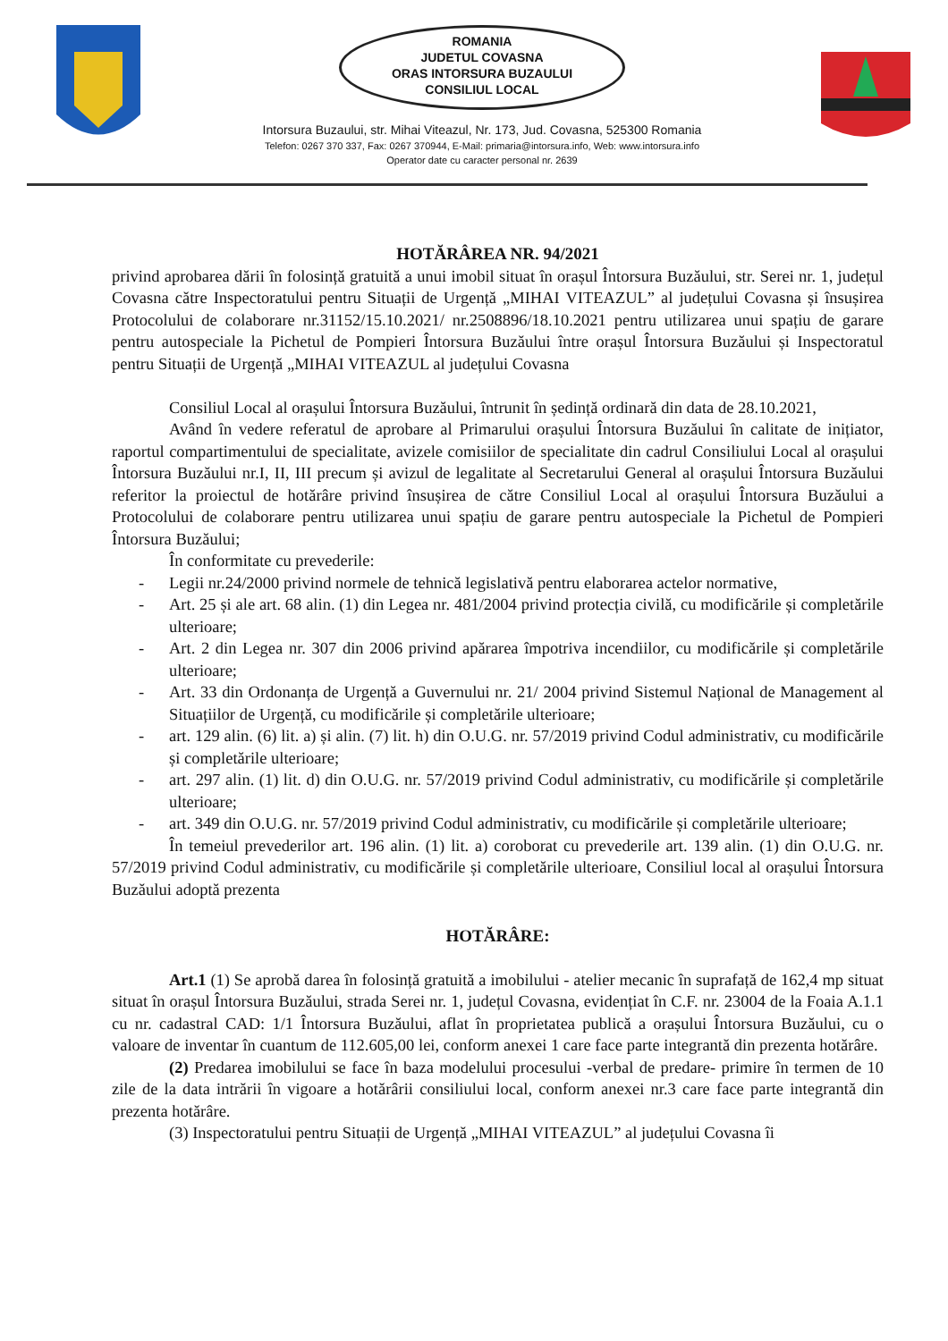ROMANIA
JUDETUL COVASNA
ORAS INTORSURA BUZAULUI
CONSILIUL LOCAL
Intorsura Buzaului, str. Mihai Viteazul, Nr. 173, Jud. Covasna, 525300 Romania
Telefon: 0267 370 337, Fax: 0267 370944, E-Mail: primaria@intorsura.info, Web: www.intorsura.info
Operator date cu caracter personal nr. 2639
HOTĂRÂREA NR. 94/2021
privind aprobarea dării în folosință gratuită a unui imobil situat în orașul Întorsura Buzăului, str. Serei nr. 1, județul Covasna către Inspectoratului pentru Situații de Urgență „MIHAI VITEAZUL” al județului Covasna și însușirea Protocolului de colaborare nr.31152/15.10.2021/ nr.2508896/18.10.2021 pentru utilizarea unui spațiu de garare pentru autospeciale la Pichetul de Pompieri Întorsura Buzăului între orașul Întorsura Buzăului și Inspectoratul pentru Situații de Urgență „MIHAI VITEAZUL al județului Covasna
Consiliul Local al orașului Întorsura Buzăului, întrunit în ședință ordinară din data de 28.10.2021,
Având în vedere referatul de aprobare al Primarului orașului Întorsura Buzăului în calitate de inițiator, raportul compartimentului de specialitate, avizele comisiilor de specialitate din cadrul Consiliului Local al orașului Întorsura Buzăului nr.I, II, III precum și avizul de legalitate al Secretarului General al orașului Întorsura Buzăului referitor la proiectul de hotărâre privind însușirea de către Consiliul Local al orașului Întorsura Buzăului a Protocolului de colaborare pentru utilizarea unui spațiu de garare pentru autospeciale la Pichetul de Pompieri Întorsura Buzăului;
În conformitate cu prevederile:
- Legii nr.24/2000 privind normele de tehnică legislativă pentru elaborarea actelor normative,
- Art. 25 și ale art. 68 alin. (1) din Legea nr. 481/2004 privind protecția civilă, cu modificările și completările ulterioare;
- Art. 2 din Legea nr. 307 din 2006 privind apărarea împotriva incendiilor, cu modificările și completările ulterioare;
- Art. 33 din Ordonanța de Urgență a Guvernului nr. 21/ 2004 privind Sistemul Național de Management al Situațiilor de Urgență, cu modificările și completările ulterioare;
- art. 129 alin. (6) lit. a) și alin. (7) lit. h) din O.U.G. nr. 57/2019 privind Codul administrativ, cu modificările și completările ulterioare;
- art. 297 alin. (1) lit. d) din O.U.G. nr. 57/2019 privind Codul administrativ, cu modificările și completările ulterioare;
- art. 349 din O.U.G. nr. 57/2019 privind Codul administrativ, cu modificările și completările ulterioare;
În temeiul prevederilor art. 196 alin. (1) lit. a) coroborat cu prevederile art. 139 alin. (1) din O.U.G. nr. 57/2019 privind Codul administrativ, cu modificările și completările ulterioare, Consiliul local al orașului Întorsura Buzăului adoptă prezenta
HOTĂRÂRE:
Art.1 (1) Se aprobă darea în folosință gratuită a imobilului - atelier mecanic în suprafață de 162,4 mp situat situat în orașul Întorsura Buzăului, strada Serei nr. 1, județul Covasna, evidențiat în C.F. nr. 23004 de la Foaia A.1.1 cu nr. cadastral CAD: 1/1 Întorsura Buzăului, aflat în proprietatea publică a orașului Întorsura Buzăului, cu o valoare de inventar în cuantum de 112.605,00 lei, conform anexei 1 care face parte integrantă din prezenta hotărâre.
(2) Predarea imobilului se face în baza modelului procesului -verbal de predare- primire în termen de 10 zile de la data intrării în vigoare a hotărârii consiliului local, conform anexei nr.3 care face parte integrantă din prezenta hotărâre.
(3) Inspectoratului pentru Situații de Urgență „MIHAI VITEAZUL” al județului Covasna îi